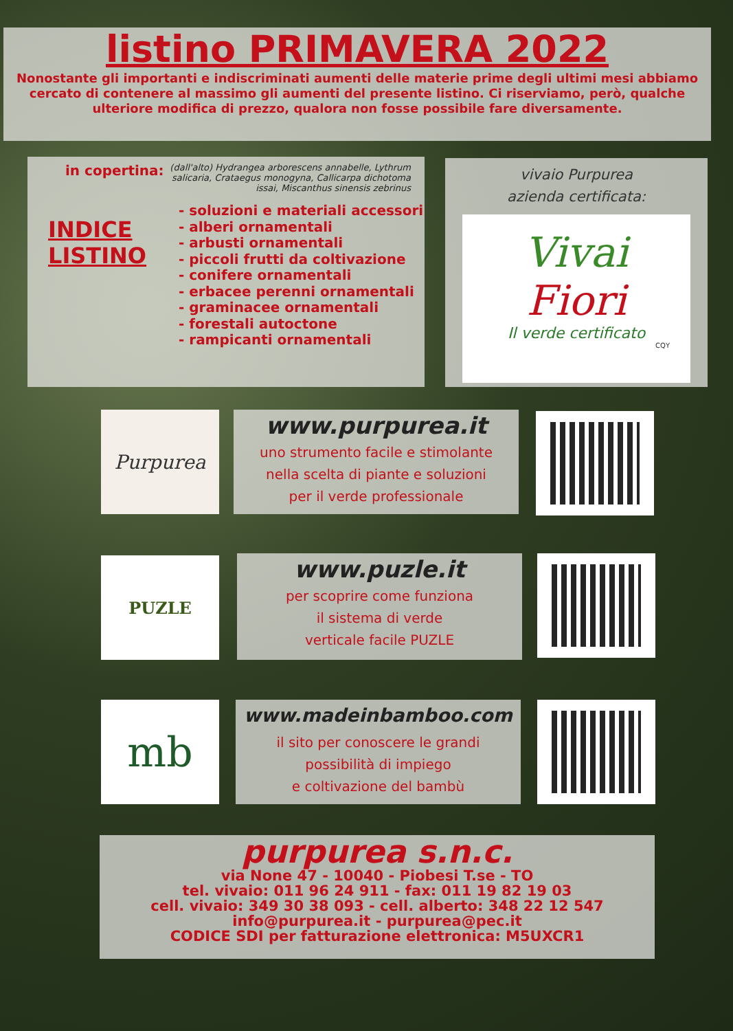listino PRIMAVERA 2022
Nonostante gli importanti e indiscriminati aumenti delle materie prime degli ultimi mesi abbiamo cercato di contenere al massimo gli aumenti del presente listino. Ci riserviamo, però, qualche ulteriore modifica di prezzo, qualora non fosse possibile fare diversamente.
in copertina: (dall'alto) Hydrangea arborescens annabelle, Lythrum salicaria, Crataegus monogyna, Callicarpa dichotoma issai, Miscanthus sinensis zebrinus
INDICE LISTINO
- soluzioni e materiali accessori
- alberi ornamentali
- arbusti ornamentali
- piccoli frutti da coltivazione
- conifere ornamentali
- erbacee perenni ornamentali
- graminacee ornamentali
- forestali autoctone
- rampicanti ornamentali
vivaio Purpurea
azienda certificata:
Vivai
Fiori
Il verde certificato
CQY
Purpurea
www.purpurea.it
uno strumento facile e stimolante
nella scelta di piante e soluzioni
per il verde professionale
PUZLE
www.puzle.it
per scoprire come funziona
il sistema di verde
verticale facile PUZLE
mb
www.madeinbamboo.com
il sito per conoscere le grandi
possibilità di impiego
e coltivazione del bambù
purpurea s.n.c.
via None 47 - 10040 - Piobesi T.se - TO
tel. vivaio: 011 96 24 911 - fax: 011 19 82 19 03
cell. vivaio: 349 30 38 093 - cell. alberto: 348 22 12 547
info@purpurea.it - purpurea@pec.it
CODICE SDI per fatturazione elettronica: M5UXCR1